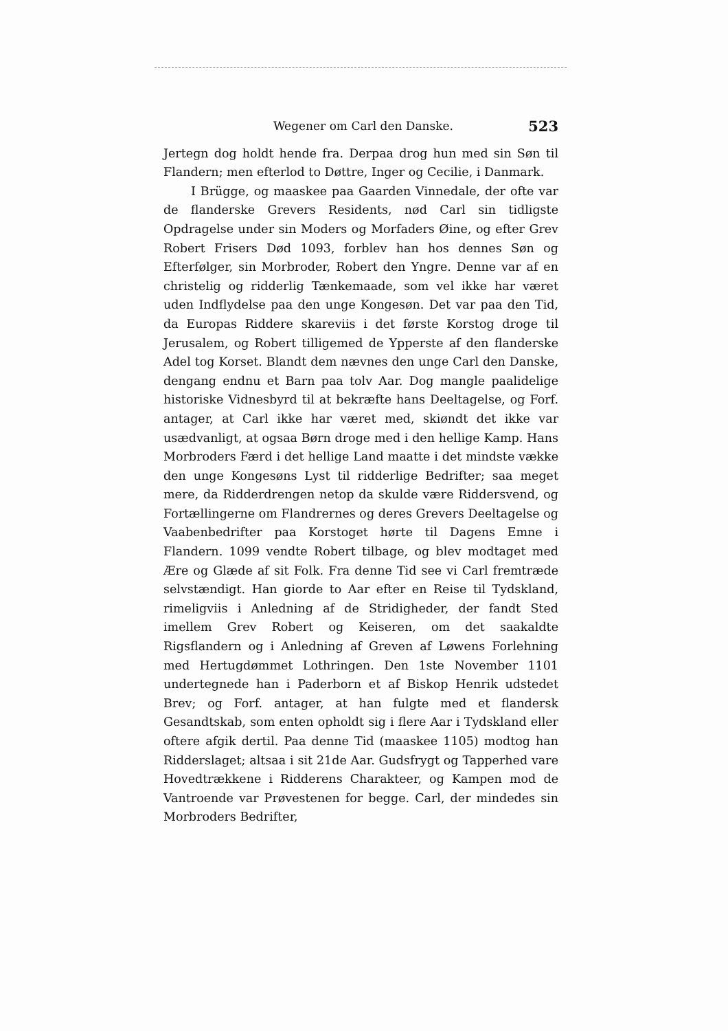Wegener om Carl den Danske. 523
Jertegn dog holdt hende fra. Derpaa drog hun med sin Søn til Flandern; men efterlod to Døttre, Inger og Cecilie, i Danmark.
I Brügge, og maaskee paa Gaarden Vinnedale, der ofte var de flanderske Grevers Residents, nød Carl sin tidligste Opdragelse under sin Moders og Morfaders Øine, og efter Grev Robert Frisers Død 1093, forblev han hos dennes Søn og Efterfølger, sin Morbroder, Robert den Yngre. Denne var af en christelig og ridderlig Tænkemaade, som vel ikke har været uden Indflydelse paa den unge Kongesøn. Det var paa den Tid, da Europas Riddere skareviis i det første Korstog droge til Jerusalem, og Robert tilligemed de Ypperste af den flanderske Adel tog Korset. Blandt dem nævnes den unge Carl den Danske, dengang endnu et Barn paa tolv Aar. Dog mangle paalidelige historiske Vidnesbyrd til at bekræfte hans Deeltagelse, og Forf. antager, at Carl ikke har været med, skiøndt det ikke var usædvanligt, at ogsaa Børn droge med i den hellige Kamp. Hans Morbroders Færd i det hellige Land maatte i det mindste vække den unge Kongesøns Lyst til ridderlige Bedrifter; saa meget mere, da Ridderdrengen netop da skulde være Riddersvend, og Fortællingerne om Flandrernes og deres Grevers Deeltagelse og Vaabenbedrifter paa Korstoget hørte til Dagens Emne i Flandern. 1099 vendte Robert tilbage, og blev modtaget med Ære og Glæde af sit Folk. Fra denne Tid see vi Carl fremtræde selvstændigt. Han giorde to Aar efter en Reise til Tydskland, rimeligviis i Anledning af de Stridigheder, der fandt Sted imellem Grev Robert og Keiseren, om det saakaldte Rigsflandern og i Anledning af Greven af Løwens Forlehning med Hertugdømmet Lothringen. Den 1ste November 1101 undertegnede han i Paderborn et af Biskop Henrik udstedet Brev; og Forf. antager, at han fulgte med et flandersk Gesandtskab, som enten opholdt sig i flere Aar i Tydskland eller oftere afgik dertil. Paa denne Tid (maaskee 1105) modtog han Ridderslaget; altsaa i sit 21de Aar. Gudsfrygt og Tapperhed vare Hovedtrækkene i Ridderens Charakteer, og Kampen mod de Vantroende var Prøvestenen for begge. Carl, der mindedes sin Morbroders Bedrifter,